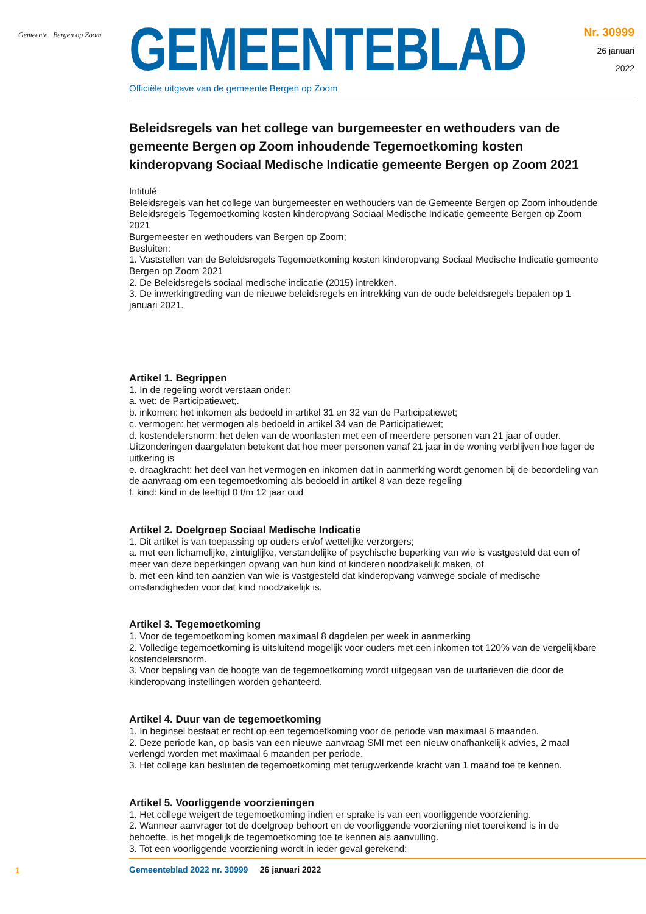Gemeente Bergen op Zoom
GEMEENTEBLAD
Nr. 30999
26 januari
2022
Officiële uitgave van de gemeente Bergen op Zoom
Beleidsregels van het college van burgemeester en wethouders van de gemeente Bergen op Zoom inhoudende Tegemoetkoming kosten kinderopvang Sociaal Medische Indicatie gemeente Bergen op Zoom 2021
Intitulé
Beleidsregels van het college van burgemeester en wethouders van de Gemeente Bergen op Zoom inhoudende Beleidsregels Tegemoetkoming kosten kinderopvang Sociaal Medische Indicatie gemeente Bergen op Zoom 2021
Burgemeester en wethouders van Bergen op Zoom;
Besluiten:
1. Vaststellen van de Beleidsregels Tegemoetkoming kosten kinderopvang Sociaal Medische Indicatie gemeente Bergen op Zoom 2021
2. De Beleidsregels sociaal medische indicatie (2015) intrekken.
3. De inwerkingtreding van de nieuwe beleidsregels en intrekking van de oude beleidsregels bepalen op 1 januari 2021.
Artikel 1. Begrippen
1. In de regeling wordt verstaan onder:
a. wet: de Participatiewet;.
b. inkomen: het inkomen als bedoeld in artikel 31 en 32 van de Participatiewet;
c. vermogen: het vermogen als bedoeld in artikel 34 van de Participatiewet;
d. kostendelersnorm: het delen van de woonlasten met een of meerdere personen van 21 jaar of ouder. Uitzonderingen daargelaten betekent dat hoe meer personen vanaf 21 jaar in de woning verblijven hoe lager de uitkering is
e. draagkracht: het deel van het vermogen en inkomen dat in aanmerking wordt genomen bij de beoordeling van de aanvraag om een tegemoetkoming als bedoeld in artikel 8 van deze regeling
f. kind: kind in de leeftijd 0 t/m 12 jaar oud
Artikel 2. Doelgroep Sociaal Medische Indicatie
1. Dit artikel is van toepassing op ouders en/of wettelijke verzorgers;
a. met een lichamelijke, zintuiglijke, verstandelijke of psychische beperking van wie is vastgesteld dat een of meer van deze beperkingen opvang van hun kind of kinderen noodzakelijk maken, of
b. met een kind ten aanzien van wie is vastgesteld dat kinderopvang vanwege sociale of medische omstandigheden voor dat kind noodzakelijk is.
Artikel 3. Tegemoetkoming
1. Voor de tegemoetkoming komen maximaal 8 dagdelen per week in aanmerking
2. Volledige tegemoetkoming is uitsluitend mogelijk voor ouders met een inkomen tot 120% van de vergelijkbare kostendelersnorm.
3. Voor bepaling van de hoogte van de tegemoetkoming wordt uitgegaan van de uurtarieven die door de kinderopvang instellingen worden gehanteerd.
Artikel 4. Duur van de tegemoetkoming
1. In beginsel bestaat er recht op een tegemoetkoming voor de periode van maximaal 6 maanden.
2. Deze periode kan, op basis van een nieuwe aanvraag SMI met een nieuw onafhankelijk advies, 2 maal verlengd worden met maximaal 6 maanden per periode.
3. Het college kan besluiten de tegemoetkoming met terugwerkende kracht van 1 maand toe te kennen.
Artikel 5. Voorliggende voorzieningen
1. Het college weigert de tegemoetkoming indien er sprake is van een voorliggende voorziening.
2. Wanneer aanvrager tot de doelgroep behoort en de voorliggende voorziening niet toereikend is in de behoefte, is het mogelijk de tegemoetkoming toe te kennen als aanvulling.
3. Tot een voorliggende voorziening wordt in ieder geval gerekend:
1
Gemeenteblad 2022 nr. 30999 26 januari 2022